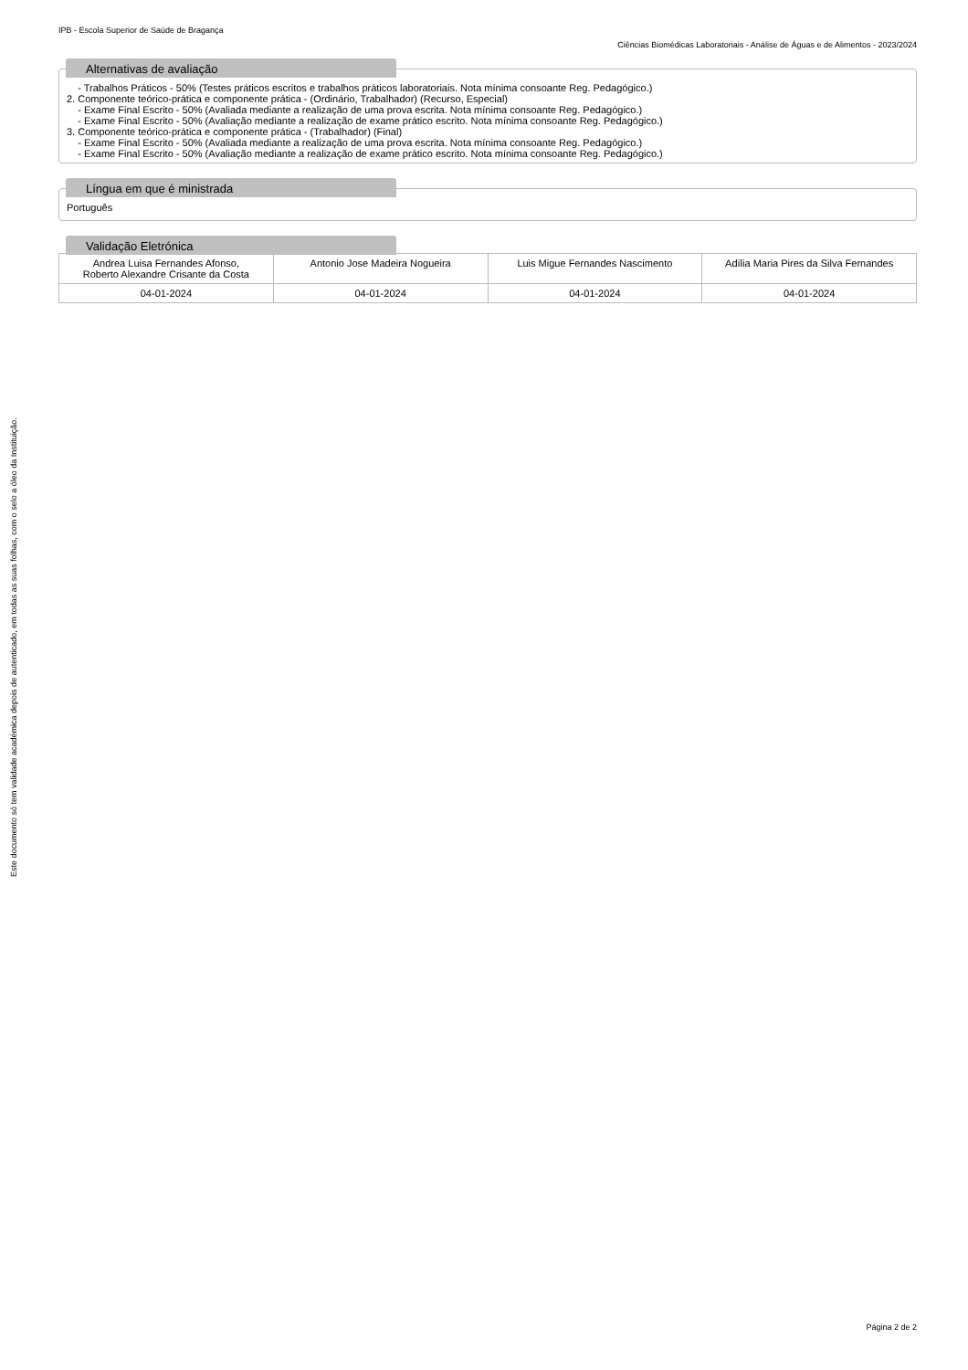IPB - Escola Superior de Saúde de Bragança
Ciências Biomédicas Laboratoriais - Análise de Águas e de Alimentos - 2023/2024
Alternativas de avaliação
- Trabalhos Práticos - 50% (Testes práticos escritos e trabalhos práticos laboratoriais. Nota mínima consoante Reg. Pedagógico.)
2. Componente teórico-prática e componente prática - (Ordinário, Trabalhador) (Recurso, Especial)
- Exame Final Escrito - 50% (Avaliada mediante a realização de uma prova escrita. Nota mínima consoante Reg. Pedagógico.)
- Exame Final Escrito - 50% (Avaliação mediante a realização de exame prático escrito. Nota mínima consoante Reg. Pedagógico.)
3. Componente teórico-prática e componente prática - (Trabalhador) (Final)
- Exame Final Escrito - 50% (Avaliada mediante a realização de uma prova escrita. Nota mínima consoante Reg. Pedagógico.)
- Exame Final Escrito - 50% (Avaliação mediante a realização de exame prático escrito. Nota mínima consoante Reg. Pedagógico.)
Língua em que é ministrada
Português
Validação Eletrónica
| Andrea Luisa Fernandes Afonso, Roberto Alexandre Crisante da Costa | Antonio Jose Madeira Nogueira | Luis Migue Fernandes Nascimento | Adília Maria Pires da Silva Fernandes |
| 04-01-2024 | 04-01-2024 | 04-01-2024 | 04-01-2024 |
Este documento só tem validade académica depois de autenticado, em todas as suas folhas, com o selo a óleo da Instituição.
Página 2 de 2